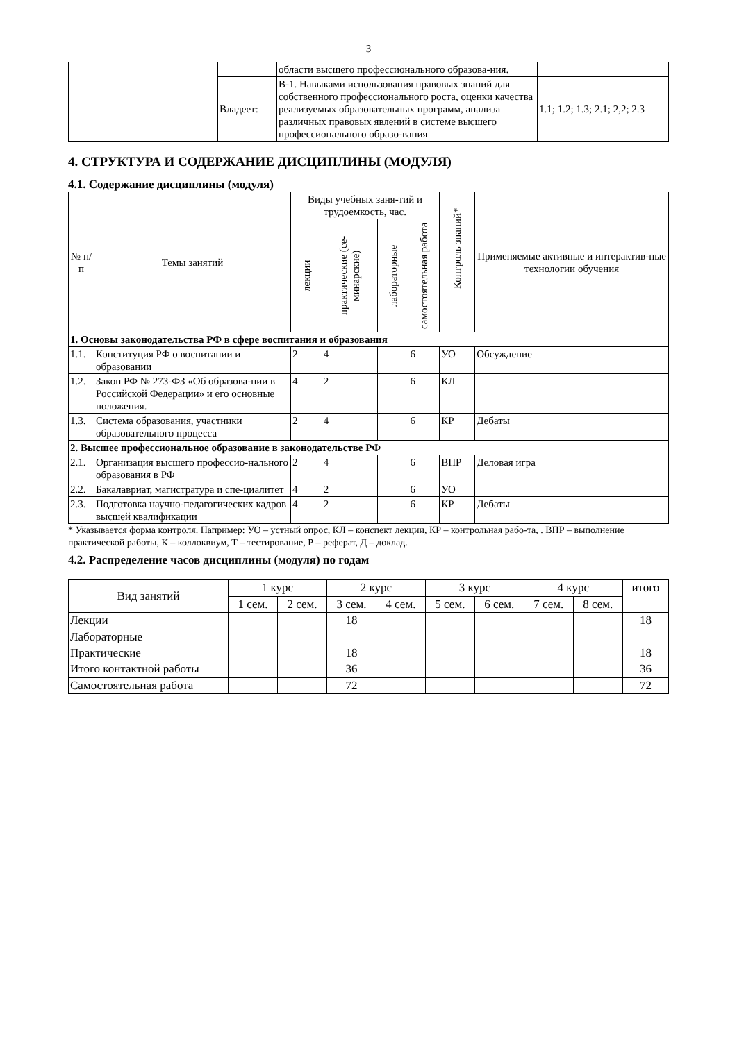3
| | | области высшего профессионального образова-ния. | |
| | Владеет: | В-1. Навыками использования правовых знаний для собственного профессионального роста, оценки качества реализуемых образовательных программ, анализа различных правовых явлений в системе высшего профессионального образо-вания | 1.1; 1.2; 1.3; 2.1; 2,2; 2.3 |
4. СТРУКТУРА И СОДЕРЖАНИЕ ДИСЦИПЛИНЫ (МОДУЛЯ)
4.1. Содержание дисциплины (модуля)
| № п/п | Темы занятий | Виды учебных заня-тий и трудоемкость, час. | | | | Контроль знаний* | Применяемые активные и интерактив-ные технологии обучения |
| --- | --- | --- | --- | --- | --- | --- | --- |
| | | лекции | практические (се-минарские) | лабораторные | самостоятельная работа | | |
| 1. Основы законодательства РФ в сфере воспитания и образования | | | | | | | |
| 1.1. | Конституция РФ о воспитании и образовании | 2 | 4 | | 6 | УО | Обсуждение |
| 1.2. | Закон РФ № 273-ФЗ «Об образова-нии в Российской Федерации» и его основные положения. | 4 | 2 | | 6 | КЛ | |
| 1.3. | Система образования, участники образовательного процесса | 2 | 4 | | 6 | КР | Дебаты |
| 2. Высшее профессиональное образование в законодательстве РФ | | | | | | | |
| 2.1. | Организация высшего профессио-нального образования в РФ | 2 | 4 | | 6 | ВПР | Деловая игра |
| 2.2. | Бакалавриат, магистратура и спе-циалитет | 4 | 2 | | 6 | УО | |
| 2.3. | Подготовка научно-педагогических кадров высшей квалификации | 4 | 2 | | 6 | КР | Дебаты |
* Указывается форма контроля. Например: УО – устный опрос, КЛ – конспект лекции, КР – контрольная рабо-та, . ВПР – выполнение практической работы, К – коллоквиум, Т – тестирование, Р – реферат, Д – доклад.
4.2. Распределение часов дисциплины (модуля) по годам
| Вид занятий | 1 курс | | 2 курс | | 3 курс | | 4 курс | | итого |
| | 1 сем. | 2 сем. | 3 сем. | 4 сем. | 5 сем. | 6 сем. | 7 сем. | 8 сем. | |
| Лекции | | | 18 | | | | | | 18 |
| Лабораторные | | | | | | | | | |
| Практические | | | 18 | | | | | | 18 |
| Итого контактной работы | | | 36 | | | | | | 36 |
| Самостоятельная работа | | | 72 | | | | | | 72 |